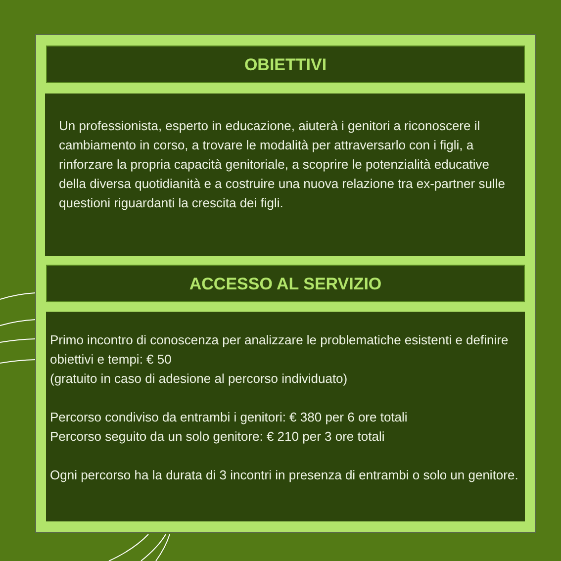OBIETTIVI
Un professionista, esperto in educazione, aiuterà i genitori a riconoscere il cambiamento in corso, a trovare le modalità per attraversarlo con i figli, a rinforzare la propria capacità genitoriale, a scoprire le potenzialità educative della diversa quotidianità e a costruire una nuova relazione tra ex-partner sulle questioni riguardanti la crescita dei figli.
ACCESSO AL SERVIZIO
Primo incontro di conoscenza per analizzare le problematiche esistenti e definire obiettivi e tempi: € 50
(gratuito in caso di adesione al percorso individuato)
Percorso condiviso da entrambi i genitori: € 380 per 6 ore totali
Percorso seguito da un solo genitore: € 210 per 3 ore totali
Ogni percorso ha la durata di 3 incontri in presenza di entrambi o solo un genitore.